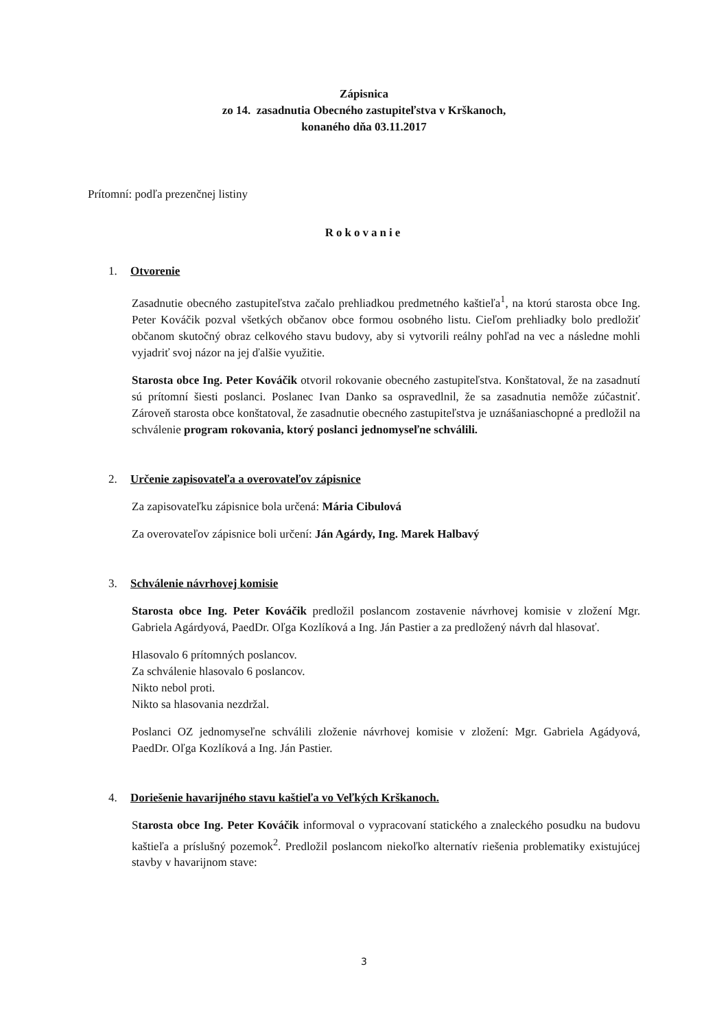Zápisnica
zo 14. zasadnutia Obecného zastupiteľstva v Krškanoch,
konaného dňa 03.11.2017
Prítomní: podľa prezenčnej listiny
Rokovanie
1. Otvorenie
Zasadnutie obecného zastupiteľstva začalo prehliadkou predmetného kaštieľa<sup>1</sup>, na ktorú starosta obce Ing. Peter Kováčik pozval všetkých občanov obce formou osobného listu. Cieľom prehliadky bolo predložiť občanom skutočný obraz celkového stavu budovy, aby si vytvorili reálny pohľad na vec a následne mohli vyjadriť svoj názor na jej ďalšie využitie.
Starosta obce Ing. Peter Kováčik otvoril rokovanie obecného zastupiteľstva. Konštatoval, že na zasadnutí sú prítomní šiesti poslanci. Poslanec Ivan Danko sa ospravedlnil, že sa zasadnutia nemôže zúčastniť. Zároveň starosta obce konštatoval, že zasadnutie obecného zastupiteľstva je uznášaniaschopné a predložil na schválenie program rokovania, ktorý poslanci jednomyseľne schválili.
2. Určenie zapisovateľa a overovateľov zápisnice
Za zapisovateľku zápisnice bola určená: Mária Cibulová
Za overovateľov zápisnice boli určení: Ján Agárdy, Ing. Marek Halbavý
3. Schválenie návrhovej komisie
Starosta obce Ing. Peter Kováčik predložil poslancom zostavenie návrhovej komisie v zložení Mgr. Gabriela Agárdyová, PaedDr. Oľga Kozlíková a Ing. Ján Pastier a za predložený návrh dal hlasovať.
Hlasovalo 6 prítomných poslancov.
Za schválenie hlasovalo 6 poslancov.
Nikto nebol proti.
Nikto sa hlasovania nezdržal.
Poslanci OZ jednomyseľne schválili zloženie návrhovej komisie v zložení: Mgr. Gabriela Agádyová, PaedDr. Oľga Kozlíková a Ing. Ján Pastier.
4. Doriešenie havarijného stavu kaštieľa vo Veľkých Krškanoch.
Starosta obce Ing. Peter Kováčik informoval o vypracovaní statického a znaleckého posudku na budovu kaštieľa a príslušný pozemok<sup>2</sup>. Predložil poslancom niekoľko alternatív riešenia problematiky existujúcej stavby v havarijnom stave:
3